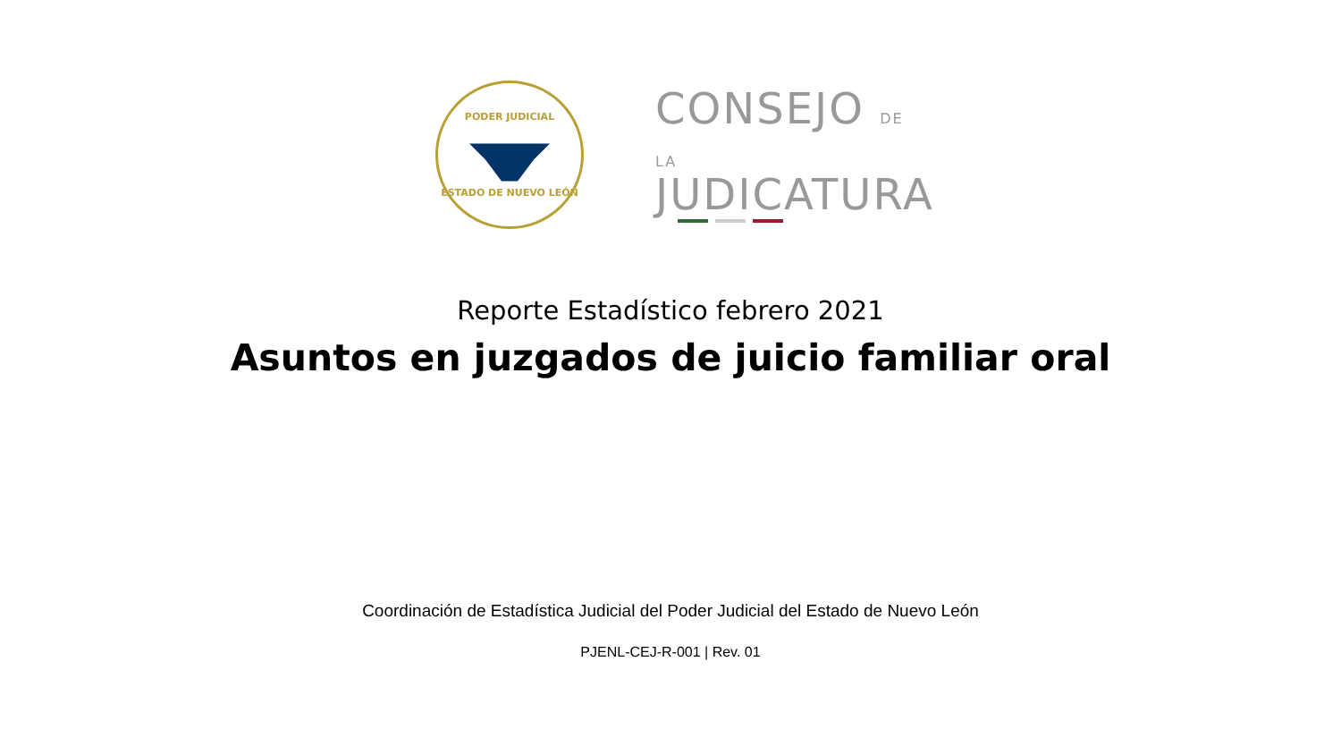PODER JUDICIAL
ESTADO DE NUEVO LEÓN
CONSEJO DE LA
JUDICATURA
Reporte Estadístico febrero 2021
Asuntos en juzgados de juicio familiar oral
Coordinación de Estadística Judicial del Poder Judicial del Estado de Nuevo León
PJENL-CEJ-R-001 | Rev. 01